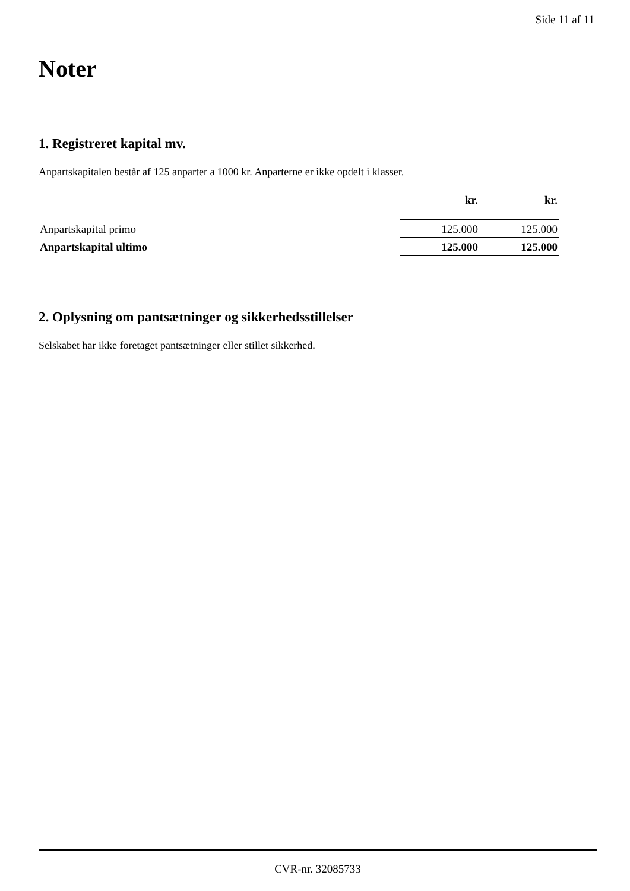Side 11 af 11
Noter
1. Registreret kapital mv.
Anpartskapitalen består af 125 anparter a 1000 kr. Anparterne er ikke opdelt i klasser.
| | kr. | kr. |
| --- | --- | --- |
| Anpartskapital primo | 125.000 | 125.000 |
| Anpartskapital ultimo | 125.000 | 125.000 |
2. Oplysning om pantsætninger og sikkerhedsstillelser
Selskabet har ikke foretaget pantsætninger eller stillet sikkerhed.
CVR-nr. 32085733